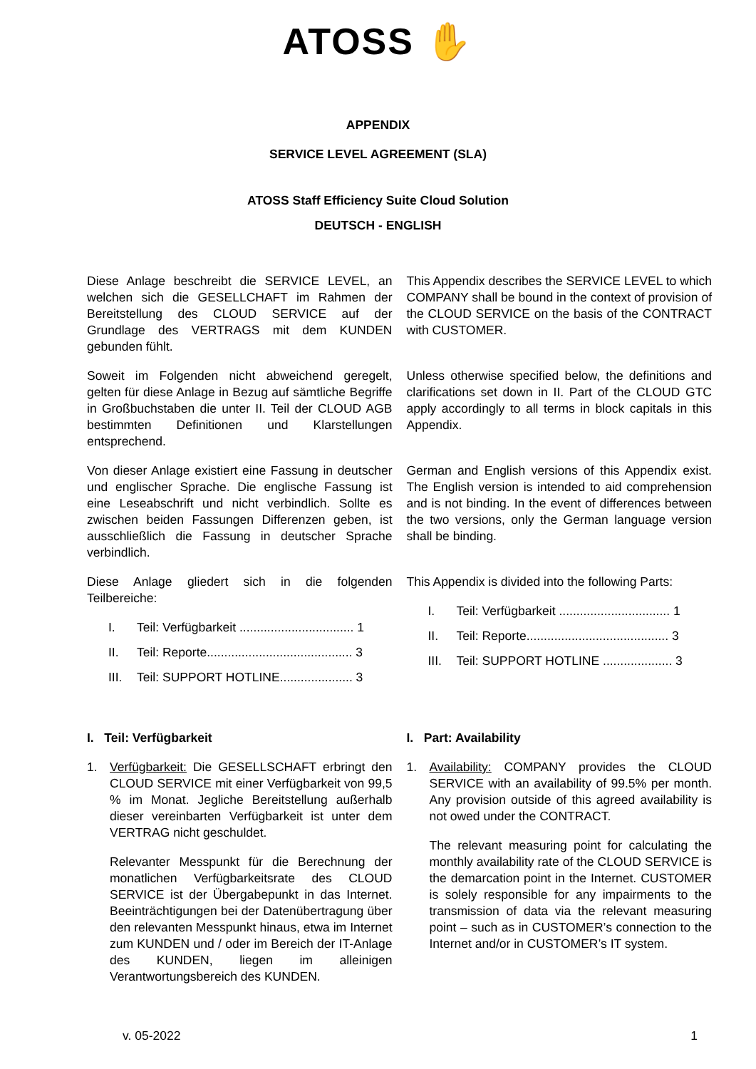ATOSS ✋
APPENDIX
SERVICE LEVEL AGREEMENT (SLA)
ATOSS Staff Efficiency Suite Cloud Solution
DEUTSCH - ENGLISH
Diese Anlage beschreibt die SERVICE LEVEL, an welchen sich die GESELLCHAFT im Rahmen der Bereitstellung des CLOUD SERVICE auf der Grundlage des VERTRAGS mit dem KUNDEN gebunden fühlt.
This Appendix describes the SERVICE LEVEL to which COMPANY shall be bound in the context of provision of the CLOUD SERVICE on the basis of the CONTRACT with CUSTOMER.
Soweit im Folgenden nicht abweichend geregelt, gelten für diese Anlage in Bezug auf sämtliche Begriffe in Großbuchstaben die unter II. Teil der CLOUD AGB bestimmten Definitionen und Klarstellungen entsprechend.
Unless otherwise specified below, the definitions and clarifications set down in II. Part of the CLOUD GTC apply accordingly to all terms in block capitals in this Appendix.
Von dieser Anlage existiert eine Fassung in deutscher und englischer Sprache. Die englische Fassung ist eine Leseabschrift und nicht verbindlich. Sollte es zwischen beiden Fassungen Differenzen geben, ist ausschließlich die Fassung in deutscher Sprache verbindlich.
German and English versions of this Appendix exist. The English version is intended to aid comprehension and is not binding. In the event of differences between the two versions, only the German language version shall be binding.
Diese Anlage gliedert sich in die folgenden Teilbereiche:
I. Teil: Verfügbarkeit ................................. 1
II. Teil: Reporte.......................................... 3
III. Teil: SUPPORT HOTLINE..................... 3
This Appendix is divided into the following Parts:
I. Teil: Verfügbarkeit ................................ 1
II. Teil: Reporte......................................... 3
III. Teil: SUPPORT HOTLINE .................... 3
I. Teil: Verfügbarkeit
1. Verfügbarkeit: Die GESELLSCHAFT erbringt den CLOUD SERVICE mit einer Verfügbarkeit von 99,5 % im Monat. Jegliche Bereitstellung außerhalb dieser vereinbarten Verfügbarkeit ist unter dem VERTRAG nicht geschuldet.
Relevanter Messpunkt für die Berechnung der monatlichen Verfügbarkeitsrate des CLOUD SERVICE ist der Übergabepunkt in das Internet. Beeinträchtigungen bei der Datenübertragung über den relevanten Messpunkt hinaus, etwa im Internet zum KUNDEN und / oder im Bereich der IT-Anlage des KUNDEN, liegen im alleinigen Verantwortungsbereich des KUNDEN.
I. Part: Availability
1. Availability: COMPANY provides the CLOUD SERVICE with an availability of 99.5% per month. Any provision outside of this agreed availability is not owed under the CONTRACT.
The relevant measuring point for calculating the monthly availability rate of the CLOUD SERVICE is the demarcation point in the Internet. CUSTOMER is solely responsible for any impairments to the transmission of data via the relevant measuring point – such as in CUSTOMER’s connection to the Internet and/or in CUSTOMER’s IT system.
v. 05-2022 1